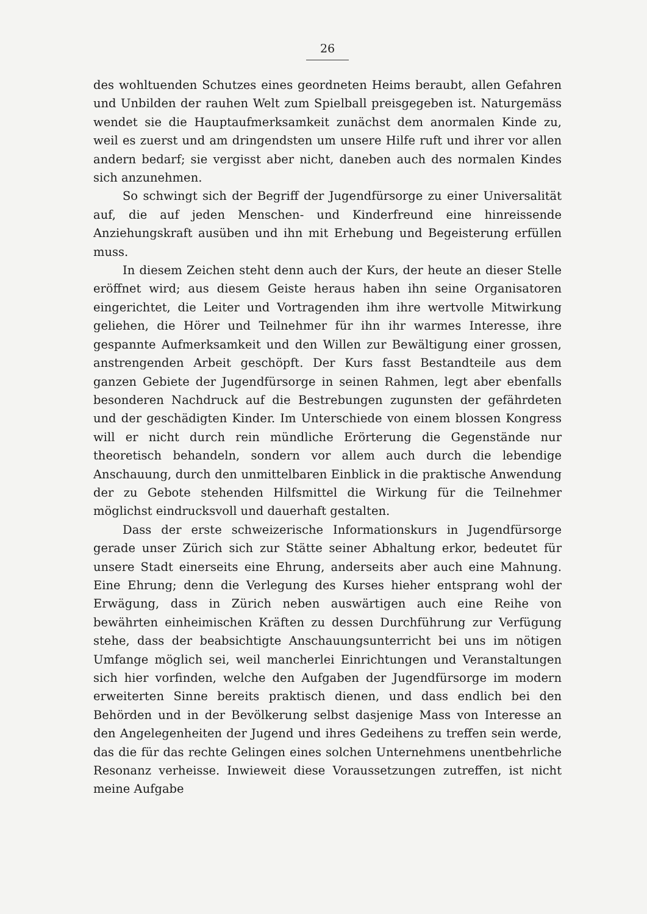26
des wohltuenden Schutzes eines geordneten Heims beraubt, allen Gefahren und Unbilden der rauhen Welt zum Spielball preisgegeben ist. Naturgemäss wendet sie die Hauptaufmerksamkeit zunächst dem anormalen Kinde zu, weil es zuerst und am dringendsten um unsere Hilfe ruft und ihrer vor allen andern bedarf; sie vergisst aber nicht, daneben auch des normalen Kindes sich anzunehmen.
So schwingt sich der Begriff der Jugendfürsorge zu einer Universalität auf, die auf jeden Menschen- und Kinderfreund eine hinreissende Anziehungskraft ausüben und ihn mit Erhebung und Begeisterung erfüllen muss.
In diesem Zeichen steht denn auch der Kurs, der heute an dieser Stelle eröffnet wird; aus diesem Geiste heraus haben ihn seine Organisatoren eingerichtet, die Leiter und Vortragenden ihm ihre wertvolle Mitwirkung geliehen, die Hörer und Teilnehmer für ihn ihr warmes Interesse, ihre gespannte Aufmerksamkeit und den Willen zur Bewältigung einer grossen, anstrengenden Arbeit geschöpft. Der Kurs fasst Bestandteile aus dem ganzen Gebiete der Jugendfürsorge in seinen Rahmen, legt aber ebenfalls besonderen Nachdruck auf die Bestrebungen zugunsten der gefährdeten und der geschädigten Kinder. Im Unterschiede von einem blossen Kongress will er nicht durch rein mündliche Erörterung die Gegenstände nur theoretisch behandeln, sondern vor allem auch durch die lebendige Anschauung, durch den unmittelbaren Einblick in die praktische Anwendung der zu Gebote stehenden Hilfsmittel die Wirkung für die Teilnehmer möglichst eindrucksvoll und dauerhaft gestalten.
Dass der erste schweizerische Informationskurs in Jugendfürsorge gerade unser Zürich sich zur Stätte seiner Abhaltung erkor, bedeutet für unsere Stadt einerseits eine Ehrung, anderseits aber auch eine Mahnung. Eine Ehrung; denn die Verlegung des Kurses hieher entsprang wohl der Erwägung, dass in Zürich neben auswärtigen auch eine Reihe von bewährten einheimischen Kräften zu dessen Durchführung zur Verfügung stehe, dass der beabsichtigte Anschauungsunterricht bei uns im nötigen Umfange möglich sei, weil mancherlei Einrichtungen und Veranstaltungen sich hier vorfinden, welche den Aufgaben der Jugendfürsorge im modern erweiterten Sinne bereits praktisch dienen, und dass endlich bei den Behörden und in der Bevölkerung selbst dasjenige Mass von Interesse an den Angelegenheiten der Jugend und ihres Gedeihens zu treffen sein werde, das die für das rechte Gelingen eines solchen Unternehmens unentbehrliche Resonanz verheisse. Inwieweit diese Voraussetzungen zutreffen, ist nicht meine Aufgabe